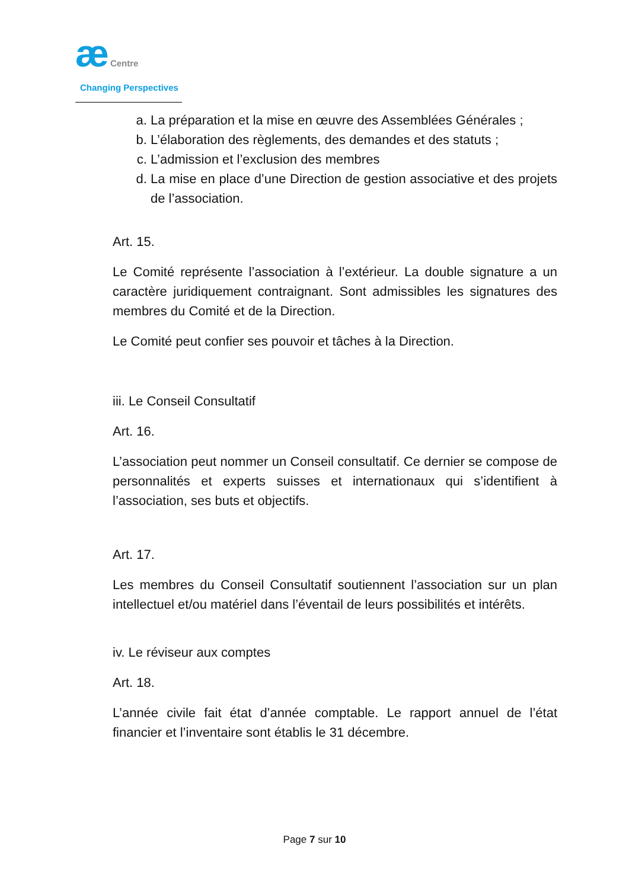æ Centre
Changing Perspectives
a. La préparation et la mise en œuvre des Assemblées Générales ;
b. L’élaboration des règlements, des demandes et des statuts ;
c. L’admission et l’exclusion des membres
d. La mise en place d’une Direction de gestion associative et des projets de l’association.
Art. 15.
Le Comité représente l’association à l’extérieur. La double signature a un caractère juridiquement contraignant. Sont admissibles les signatures des membres du Comité et de la Direction.
Le Comité peut confier ses pouvoir et tâches à la Direction.
iii. Le Conseil Consultatif
Art. 16.
L’association peut nommer un Conseil consultatif. Ce dernier se compose de personnalités et experts suisses et internationaux qui s’identifient à l’association, ses buts et objectifs.
Art. 17.
Les membres du Conseil Consultatif soutiennent l’association sur un plan intellectuel et/ou matériel dans l’éventail de leurs possibilités et intérêts.
iv. Le réviseur aux comptes
Art. 18.
L’année civile fait état d’année comptable. Le rapport annuel de l’état financier et l’inventaire sont établis le 31 décembre.
Page 7 sur 10